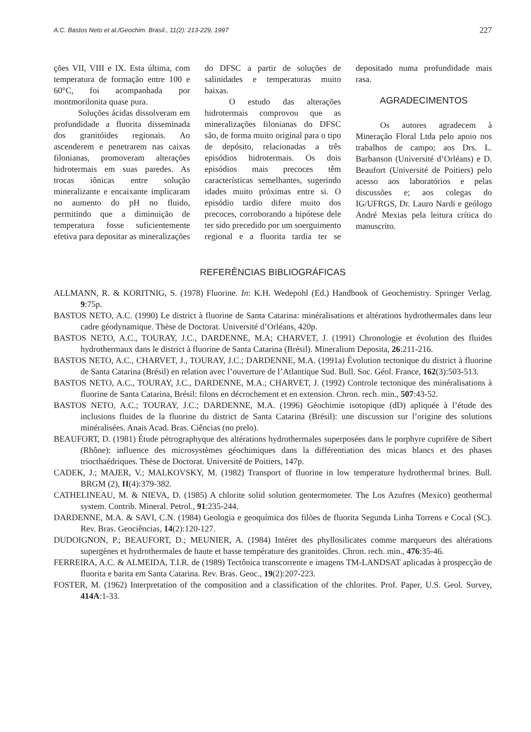A.C. Bastos Neto et al./Geochim. Brasil., 11(2): 213-229, 1997 227
ções VII, VIII e IX. Esta última, com temperatura de formação entre 100 e 60°C, foi acompanhada por montmorilonita quase pura.
Soluções ácidas dissolveram em profundidade a fluorita disseminada dos granitóides regionais. Ao ascenderem e penetrarem nas caixas filonianas, promoveram alterações hidrotermais em suas paredes. As trocas iônicas entre solução mineralizante e encaixante implicaram no aumento do pH no fluido, permitindo que a diminuição de temperatura fosse suficientemente efetiva para depositar as mineralizações do DFSC a partir de soluções de salinidades e temperaturas muito baixas.
O estudo das alterações hidrotermais comprovou que as mineralizações filonianas do DFSC são, de forma muito original para o tipo de depósito, relacionadas a três episódios hidrotermais. Os dois episódios mais precoces têm características semelhantes, sugerindo idades muito próximas entre si. O episódio tardio difere muito dos precoces, corroborando a hipótese dele ter sido precedido por um soerguimento regional e a fluorita tardia ter se depositado numa profundidade mais rasa.
AGRADECIMENTOS
Os autores agradecem à Mineração Floral Ltda pelo apoio nos trabalhos de campo; aos Drs. L. Barbanson (Université d’Orléans) e D. Beaufort (Université de Poitiers) pelo acesso aos laboratórios e pelas discussões e; aos colegas do IG/UFRGS, Dr. Lauro Nardi e geólogo André Mexias pela leitura crítica do manuscrito.
REFERÊNCIAS BIBLIOGRÁFICAS
ALLMANN, R. & KORITNIG, S. (1978) Fluorine. In: K.H. Wedepohl (Ed.) Handbook of Geochemistry. Springer Verlag. 9:75p.
BASTOS NETO, A.C. (1990) Le district à fluorine de Santa Catarina: minéralisations et altérations hydrothermales dans leur cadre géodynamique. Thèse de Doctorat. Université d’Orléans, 420p.
BASTOS NETO, A.C., TOURAY, J.C., DARDENNE, M.A; CHARVET, J. (1991) Chronologie et évolution des fluides hydrothermaux dans le district à fluorine de Santa Catarina (Brésil). Mineralium Deposita, 26:211-216.
BASTOS NETO, A.C., CHARVET, J., TOURAY, J.C.; DARDENNE, M.A. (1991a) Évolution tectonique du district à fluorine de Santa Catarina (Brésil) en relation avec l’ouverture de l’Atlantique Sud. Bull. Soc. Géol. France, 162(3):503-513.
BASTOS NETO, A.C., TOURAY, J.C., DARDENNE, M.A.; CHARVET, J. (1992) Controle tectonique des minéralisations à fluorine de Santa Catarina, Brésil: filons en décrochement et en extension. Chron. rech. min., 507:43-52.
BASTOS NETO, A.C.; TOURAY, J.C.; DARDENNE, M.A. (1996) Géochimie isotopique (dD) apliquée à l’étude des inclusions fluides de la fluorine du district de Santa Catarina (Brésil): une discussion sur l’origine des solutions minéralisées. Anais Acad. Bras. Ciências (no prelo).
BEAUFORT, D. (1981) Étude pétrographyque des altérations hydrothermales superposées dans le porphyre cuprifère de Sibert (Rhône): influence des microsystèmes géochimiques dans la différentiation des micas blancs et des phases triocthaédriques. Thèse de Doctorat. Université de Poitiers, 147p.
CADEK, J.; MAJER, V.; MALKOVSKY, M. (1982) Transport of fluorine in low temperature hydrothermal brines. Bull. BRGM (2), II(4):379-382.
CATHELINEAU, M. & NIEVA, D. (1985) A chlorite solid solution geotermometer. The Los Azufres (Mexico) geothermal system. Contrib. Mineral. Petrol., 91:235-244.
DARDENNE, M.A. & SAVI, C.N. (1984) Geologia e geoquímica dos filões de fluorita Segunda Linha Torrens e Cocal (SC). Rev. Bras. Geociências, 14(2):120-127.
DUDOIGNON, P.; BEAUFORT, D.; MEUNIER, A. (1984) Intéret des phyllosilicates comme marqueurs des altérations supergènes et hydrothermales de haute et basse température des granitoïdes. Chron. rech. min., 476:35-46.
FERREIRA, A.C. & ALMEIDA, T.I.R. de (1989) Tectônica transcorrente e imagens TM-LANDSAT aplicadas à prospecção de fluorita e barita em Santa Catarina. Rev. Bras. Geoc., 19(2):207-223.
FOSTER, M. (1962) Interpretation of the composition and a classification of the chlorites. Prof. Paper, U.S. Geol. Survey, 414A:1-33.